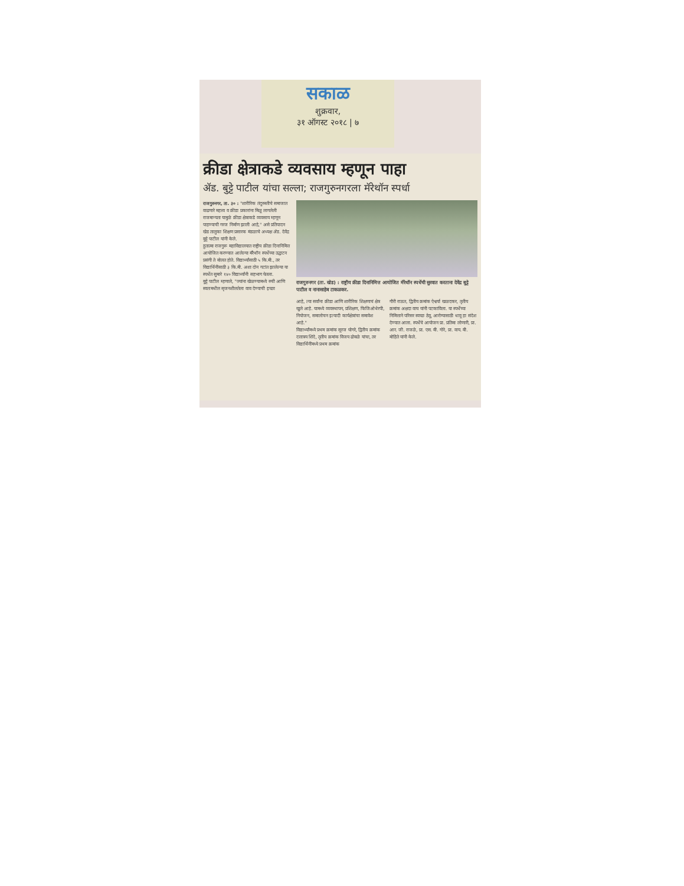सकाळ
शुक्रवार,
३१ ऑगस्ट २०१८ | ७
क्रीडा क्षेत्राकडे व्यवसाय म्हणून पाहा
ॲड. बुट्टे पाटील यांचा सल्ला; राजगुरुनगरला मॅरेथॉन स्पर्धा
राजगुरुनगर, ता. ३० : "शारीरिक तंदुरुस्तीचे समाजात वाढणारे महत्त्व व क्रीडा प्रकारांना मिळू लागलेली राजमान्यता यामुळे क्रीडा क्षेत्राकडे व्यवसाय म्हणून पाहण्याची गरज निर्माण झाली आहे," असे प्रतिपादन खेड तालुका शिक्षण प्रसारक मंडळाचे अध्यक्ष ॲड. देवेंद्र बुट्टे पाटील यांनी केले.
हुतात्मा राजगुरू महाविद्यालयात राष्ट्रीय क्रीडा दिनानिमित्त आयोजित करण्यात आलेल्या मॅरेथॉन स्पर्धेच्या उद्घाटन प्रसंगी ते बोलत होते. विद्यार्थ्यांसाठी ५ कि.मी., तर विद्यार्थिनींसाठी ३ कि.मी. अशा दोन गटांत झालेल्या या स्पर्धेत सुमारे १४० विद्यार्थ्यांनी सहभाग घेतला.
बुट्टे पाटील म्हणाले, "ज्यांना खेळण्यामध्ये रुची आणि स्वतःमधील सृजनशीलतेला वाव देण्याची इच्छा
राजगुरुनगर (ता. खेड) : राष्ट्रीय क्रीडा दिनानिमित्त आयोजित मॅरेथॉन स्पर्धेची सुरवात करताना देवेंद्र बुट्टे पाटील व नानासाहेब टाकळकर.
आहे, त्या सर्वांना क्रीडा आणि शारीरिक शिक्षणाचं क्षेत्र खुले आहे. यामध्ये व्यवस्थापन, प्रशिक्षण, फिजिओथेरपी, नियोजन, समालोचन इत्यादी कार्यक्षेत्रांचा समावेश आहे."
विद्यार्थ्यांमध्ये प्रथम क्रमांक सूरज घोगरे, द्वितीय क्रमांक दत्तात्रय शिंदे, तृतीय क्रमांक विजय ढोबळे यांचा, तर विद्यार्थिनींमध्ये प्रथम क्रमांक
गौरी राऊत, द्वितीय क्रमांक ऐश्वर्या खळदकर, तृतीय क्रमांक अक्षदा वाघ यांनी पटकाविला. या स्पर्धेच्या निमित्ताने परिसर स्वच्छ ठेवू, आरोग्यासाठी धावू हा संदेश देण्यात आला. स्पर्धेचे आयोजन प्रा. प्रतिमा लोणारी, प्रा. आर. जी. राजळे, प्रा. एस. बी. गोरे, प्रा. वाय. बी. मोहिते यांनी केले.